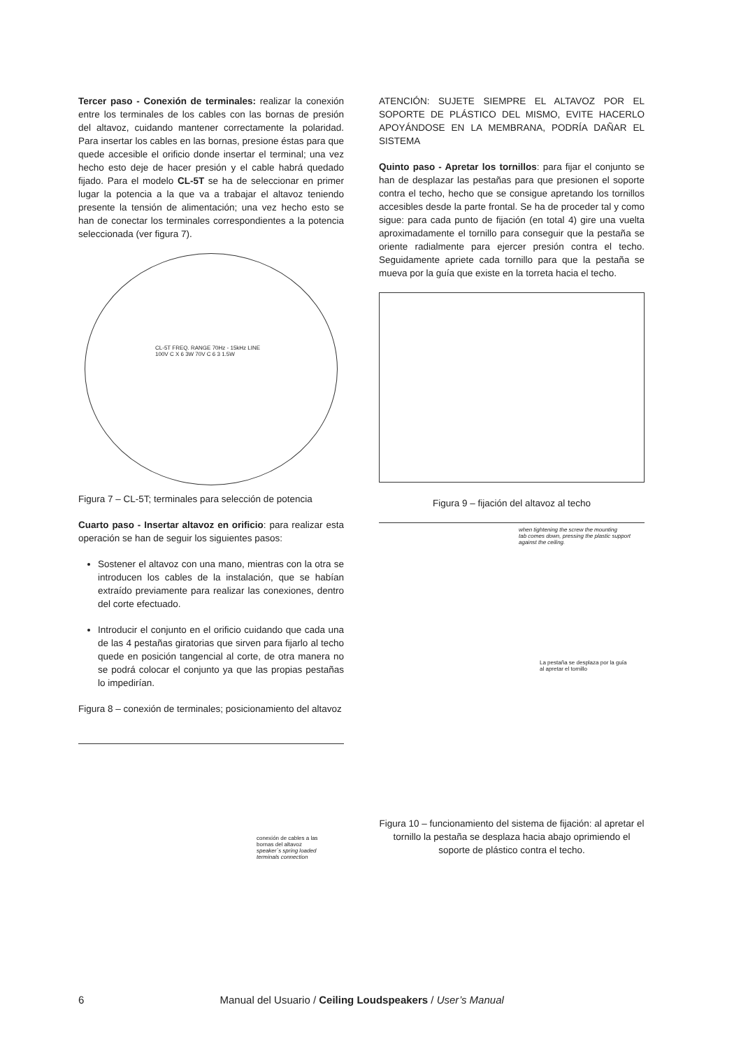Tercer paso - Conexión de terminales: realizar la conexión entre los terminales de los cables con las bornas de presión del altavoz, cuidando mantener correctamente la polaridad. Para insertar los cables en las bornas, presione éstas para que quede accesible el orificio donde insertar el terminal; una vez hecho esto deje de hacer presión y el cable habrá quedado fijado. Para el modelo CL-5T se ha de seleccionar en primer lugar la potencia a la que va a trabajar el altavoz teniendo presente la tensión de alimentación; una vez hecho esto se han de conectar los terminales correspondientes a la potencia seleccionada (ver figura 7).
CL-5T FREQ. RANGE 70Hz - 15kHz LINE 100V C X 6 3W 70V C 6 3 1.5W
Figura 7 – CL-5T; terminales para selección de potencia
Cuarto paso - Insertar altavoz en orificio: para realizar esta operación se han de seguir los siguientes pasos:
Sostener el altavoz con una mano, mientras con la otra se introducen los cables de la instalación, que se habían extraído previamente para realizar las conexiones, dentro del corte efectuado.
Introducir el conjunto en el orificio cuidando que cada una de las 4 pestañas giratorias que sirven para fijarlo al techo quede en posición tangencial al corte, de otra manera no se podrá colocar el conjunto ya que las propias pestañas lo impedirían.
Figura 8 – conexión de terminales; posicionamiento del altavoz
conexión de cables a las
bornas del altavoz
speaker´s spring loaded
terminals connection
ATENCIÓN: SUJETE SIEMPRE EL ALTAVOZ POR EL SOPORTE DE PLÁSTICO DEL MISMO, EVITE HACERLO APOYÁNDOSE EN LA MEMBRANA, PODRÍA DAÑAR EL SISTEMA
Quinto paso - Apretar los tornillos: para fijar el conjunto se han de desplazar las pestañas para que presionen el soporte contra el techo, hecho que se consigue apretando los tornillos accesibles desde la parte frontal. Se ha de proceder tal y como sigue: para cada punto de fijación (en total 4) gire una vuelta aproximadamente el tornillo para conseguir que la pestaña se oriente radialmente para ejercer presión contra el techo. Seguidamente apriete cada tornillo para que la pestaña se mueva por la guía que existe en la torreta hacia el techo.
Figura 9 – fijación del altavoz al techo
when tightening the screw the mounting
tab comes down, pressing the plastic support
against the ceiling.
La pestaña se desplaza por la guía
al apretar el tornillo
Figura 10 – funcionamiento del sistema de fijación: al apretar el tornillo la pestaña se desplaza hacia abajo oprimiendo el soporte de plástico contra el techo.
6 Manual del Usuario / Ceiling Loudspeakers / User’s Manual